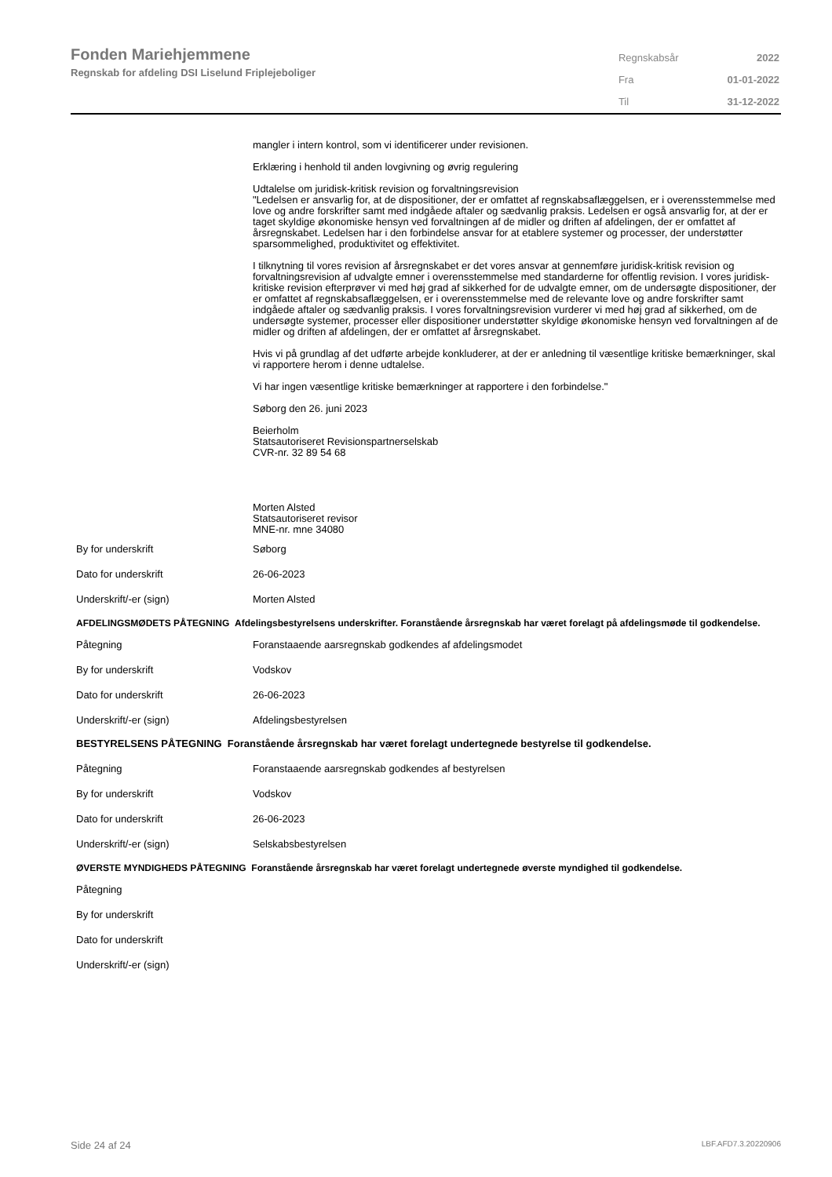Fonden Mariehjemmene
Regnskab for afdeling DSI Liselund Friplejeboliger
| Regnskabsår | 2022 |
| Fra | 01-01-2022 |
| Til | 31-12-2022 |
mangler i intern kontrol, som vi identificerer under revisionen.
Erklæring i henhold til anden lovgivning og øvrig regulering
Udtalelse om juridisk-kritisk revision og forvaltningsrevision
"Ledelsen er ansvarlig for, at de dispositioner, der er omfattet af regnskabsaflæggelsen, er i overensstemmelse med love og andre forskrifter samt med indgåede aftaler og sædvanlig praksis. Ledelsen er også ansvarlig for, at der er taget skyldige økonomiske hensyn ved forvaltningen af de midler og driften af afdelingen, der er omfattet af årsregnskabet. Ledelsen har i den forbindelse ansvar for at etablere systemer og processer, der understøtter sparsommelighed, produktivitet og effektivitet.
I tilknytning til vores revision af årsregnskabet er det vores ansvar at gennemføre juridisk-kritisk revision og forvaltningsrevision af udvalgte emner i overensstemmelse med standarderne for offentlig revision. I vores juridisk-kritiske revision efterprøver vi med høj grad af sikkerhed for de udvalgte emner, om de undersøgte dispositioner, der er omfattet af regnskabsaflæggelsen, er i overensstemmelse med de relevante love og andre forskrifter samt indgåede aftaler og sædvanlig praksis. I vores forvaltningsrevision vurderer vi med høj grad af sikkerhed, om de undersøgte systemer, processer eller dispositioner understøtter skyldige økonomiske hensyn ved forvaltningen af de midler og driften af afdelingen, der er omfattet af årsregnskabet.
Hvis vi på grundlag af det udførte arbejde konkluderer, at der er anledning til væsentlige kritiske bemærkninger, skal vi rapportere herom i denne udtalelse.
Vi har ingen væsentlige kritiske bemærkninger at rapportere i den forbindelse."
Søborg den 26. juni 2023
Beierholm
Statsautoriseret Revisionspartnerselskab
CVR-nr. 32 89 54 68
Morten Alsted
Statsautoriseret revisor
MNE-nr. mne 34080
By for underskrift Søborg
Dato for underskrift 26-06-2023
Underskrift/-er (sign) Morten Alsted
AFDELINGSMØDETS PÅTEGNING Afdelingsbestyrelsens underskrifter. Foranstående årsregnskab har været forelagt på afdelingsmøde til godkendelse.
Påtegning Foranstaaende aarsregnskab godkendes af afdelingsmodet
By for underskrift Vodskov
Dato for underskrift 26-06-2023
Underskrift/-er (sign) Afdelingsbestyrelsen
BESTYRELSENS PÅTEGNING Foranstående årsregnskab har været forelagt undertegnede bestyrelse til godkendelse.
Påtegning Foranstaaende aarsregnskab godkendes af bestyrelsen
By for underskrift Vodskov
Dato for underskrift 26-06-2023
Underskrift/-er (sign) Selskabsbestyrelsen
ØVERSTE MYNDIGHEDS PÅTEGNING Foranstående årsregnskab har været forelagt undertegnede øverste myndighed til godkendelse.
Påtegning
By for underskrift
Dato for underskrift
Underskrift/-er (sign)
Side 24 af 24 LBF.AFD7.3.20220906